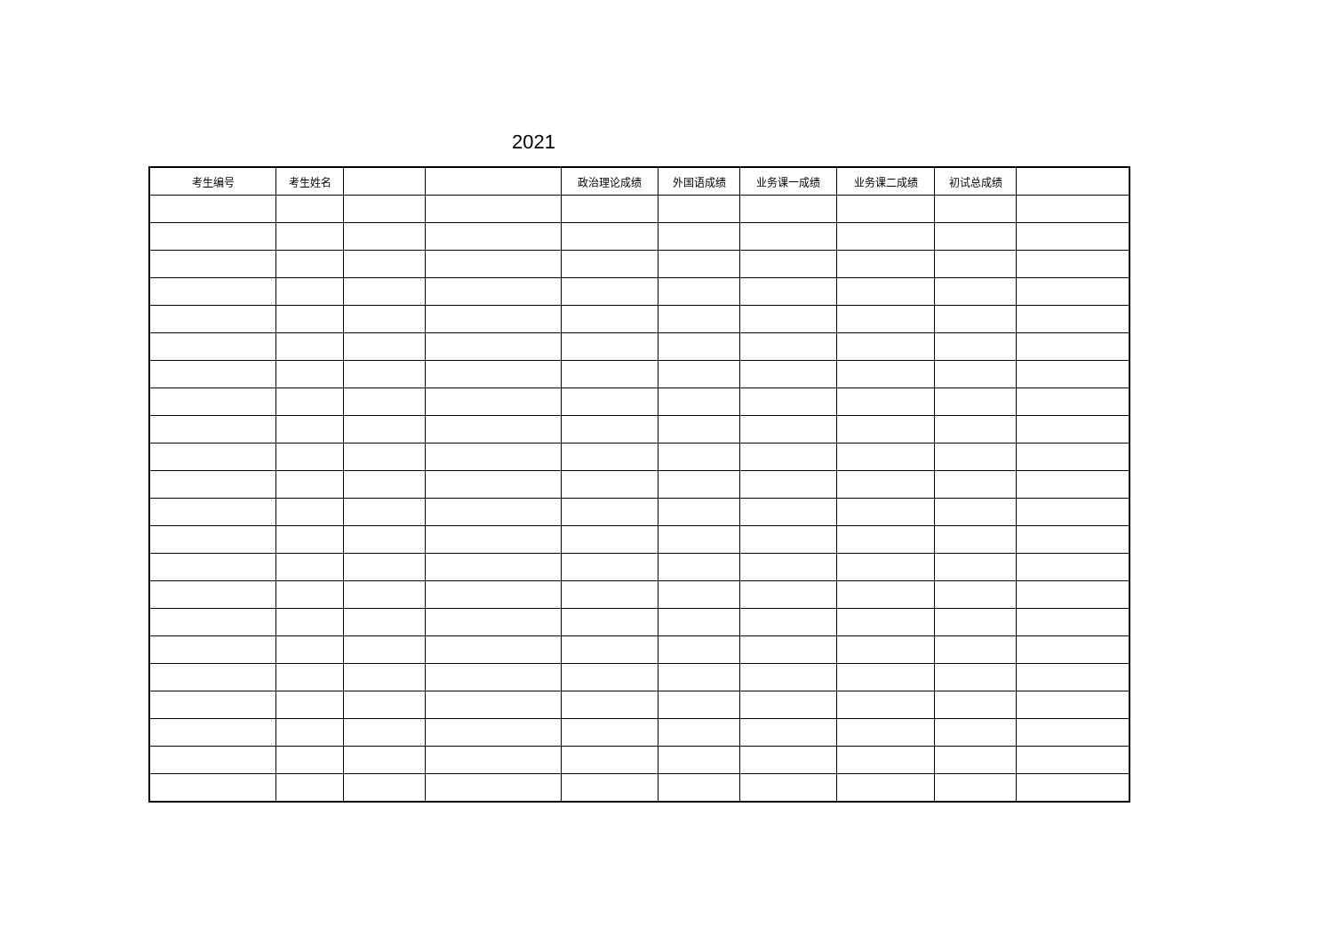2021
| 考生编号 | 考生姓名 | | | 政治理论成绩 | 外国语成绩 | 业务课一成绩 | 业务课二成绩 | 初试总成绩 | |
| --- | --- | --- | --- | --- | --- | --- | --- | --- | --- |